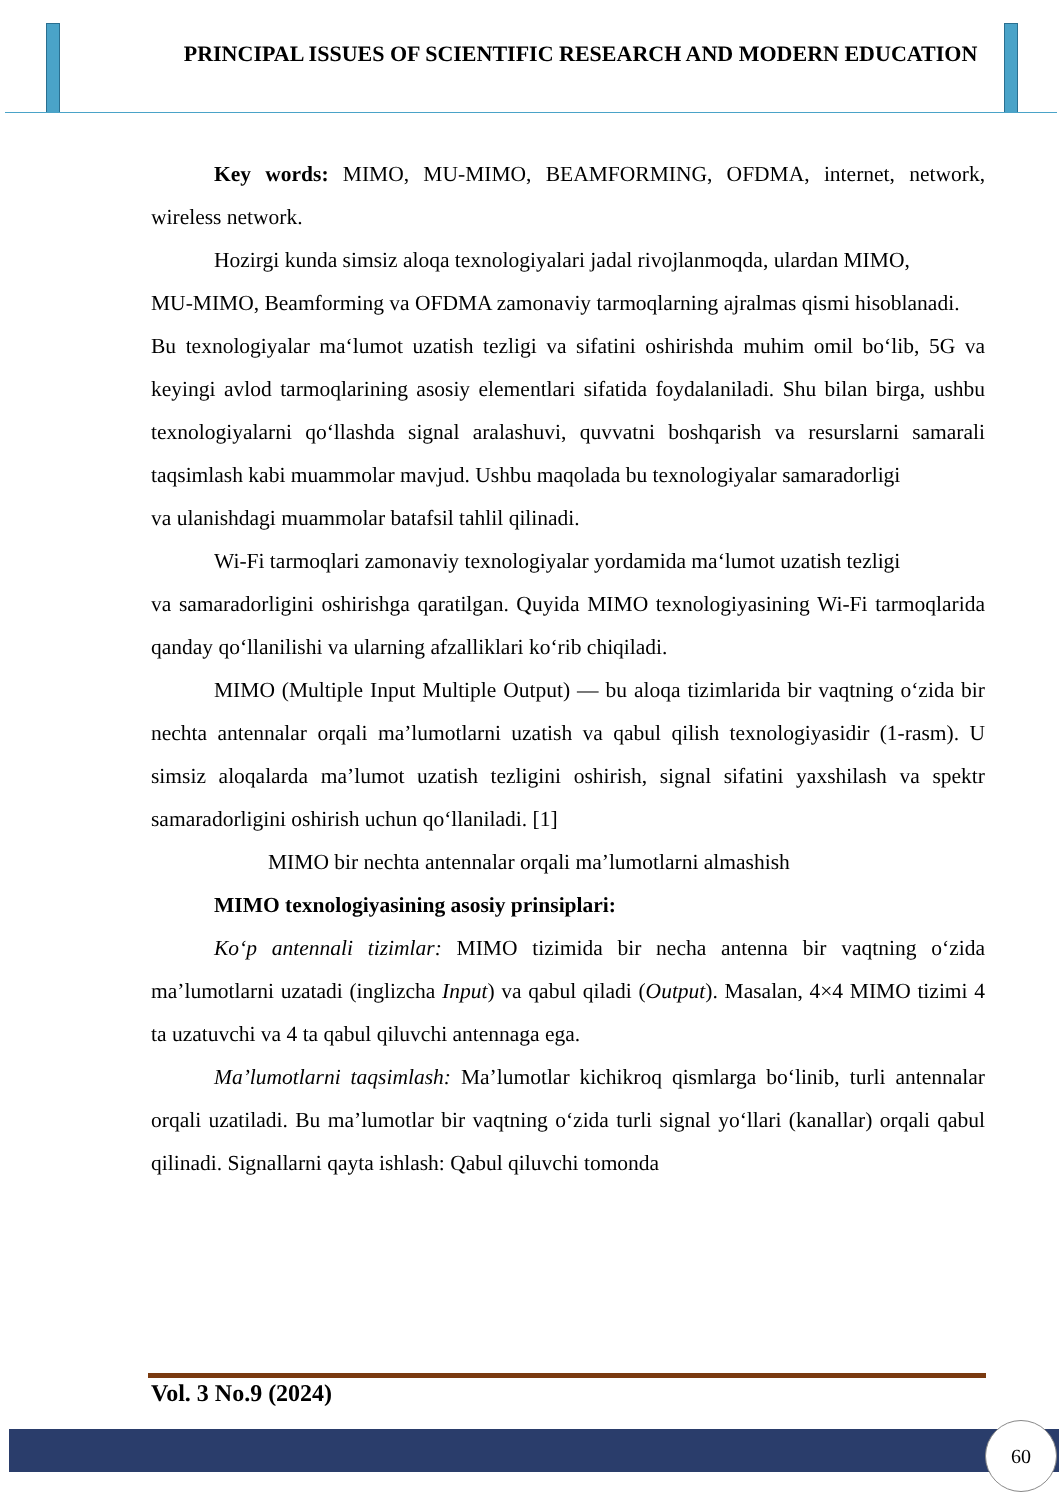PRINCIPAL ISSUES OF SCIENTIFIC RESEARCH AND MODERN EDUCATION
Key words: MIMO, MU-MIMO, BEAMFORMING, OFDMA, internet, network, wireless network.
Hozirgi kunda simsiz aloqa texnologiyalari jadal rivojlanmoqda, ulardan MIMO,
MU-MIMO, Beamforming va OFDMA zamonaviy tarmoqlarning ajralmas qismi hisoblanadi.
Bu texnologiyalar ma‘lumot uzatish tezligi va sifatini oshirishda muhim omil bo‘lib, 5G va keyingi avlod tarmoqlarining asosiy elementlari sifatida foydalaniladi. Shu bilan birga, ushbu texnologiyalarni qo‘llashda signal aralashuvi, quvvatni boshqarish va resurslarni samarali taqsimlash kabi muammolar mavjud. Ushbu maqolada bu texnologiyalar samaradorligi
va ulanishdagi muammolar batafsil tahlil qilinadi.
Wi-Fi tarmoqlari zamonaviy texnologiyalar yordamida ma‘lumot uzatish tezligi
va samaradorligini oshirishga qaratilgan. Quyida MIMO texnologiyasining Wi-Fi tarmoqlarida qanday qo‘llanilishi va ularning afzalliklari ko‘rib chiqiladi.
MIMO (Multiple Input Multiple Output) — bu aloqa tizimlarida bir vaqtning o‘zida bir nechta antennalar orqali ma’lumotlarni uzatish va qabul qilish texnologiyasidir (1-rasm). U simsiz aloqalarda ma’lumot uzatish tezligini oshirish, signal sifatini yaxshilash va spektr samaradorligini oshirish uchun qo‘llaniladi. [1]
MIMO bir nechta antennalar orqali ma’lumotlarni almashish
MIMO texnologiyasining asosiy prinsiplari:
Ko‘p antennali tizimlar: MIMO tizimida bir necha antenna bir vaqtning o‘zida ma’lumotlarni uzatadi (inglizcha Input) va qabul qiladi (Output). Masalan, 4×4 MIMO tizimi 4 ta uzatuvchi va 4 ta qabul qiluvchi antennaga ega.
Ma’lumotlarni taqsimlash: Ma’lumotlar kichikroq qismlarga bo‘linib, turli antennalar orqali uzatiladi. Bu ma’lumotlar bir vaqtning o‘zida turli signal yo‘llari (kanallar) orqali qabul qilinadi. Signallarni qayta ishlash: Qabul qiluvchi tomonda
Vol. 3 No.9 (2024)
60